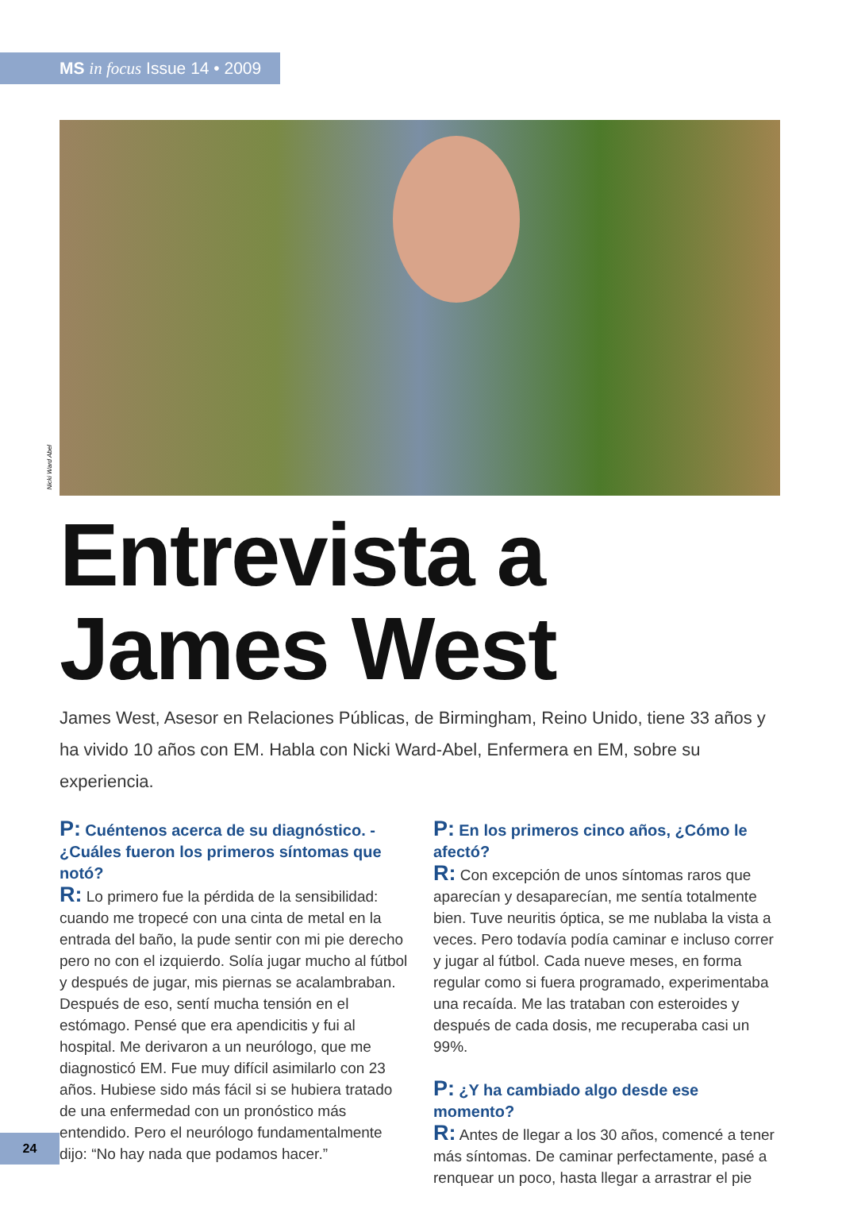MS in focus Issue 14 • 2009
Nicki Ward Abel
Entrevista a
James West
James West, Asesor en Relaciones Públicas, de Birmingham, Reino Unido, tiene 33 años y ha vivido 10 años con EM. Habla con Nicki Ward-Abel, Enfermera en EM, sobre su experiencia.
P: Cuéntenos acerca de su diagnóstico. - ¿Cuáles fueron los primeros síntomas que notó?
R: Lo primero fue la pérdida de la sensibilidad: cuando me tropecé con una cinta de metal en la entrada del baño, la pude sentir con mi pie derecho pero no con el izquierdo. Solía jugar mucho al fútbol y después de jugar, mis piernas se acalambraban. Después de eso, sentí mucha tensión en el estómago. Pensé que era apendicitis y fui al hospital. Me derivaron a un neurólogo, que me diagnosticó EM. Fue muy difícil asimilarlo con 23 años. Hubiese sido más fácil si se hubiera tratado de una enfermedad con un pronóstico más entendido. Pero el neurólogo fundamentalmente dijo: “No hay nada que podamos hacer.”
P: En los primeros cinco años, ¿Cómo le afectó?
R: Con excepción de unos síntomas raros que aparecían y desaparecían, me sentía totalmente bien. Tuve neuritis óptica, se me nublaba la vista a veces. Pero todavía podía caminar e incluso correr y jugar al fútbol. Cada nueve meses, en forma regular como si fuera programado, experimentaba una recaída. Me las trataban con esteroides y después de cada dosis, me recuperaba casi un 99%.
P: ¿Y ha cambiado algo desde ese momento?
R: Antes de llegar a los 30 años, comencé a tener más síntomas. De caminar perfectamente, pasé a renquear un poco, hasta llegar a arrastrar el pie
24